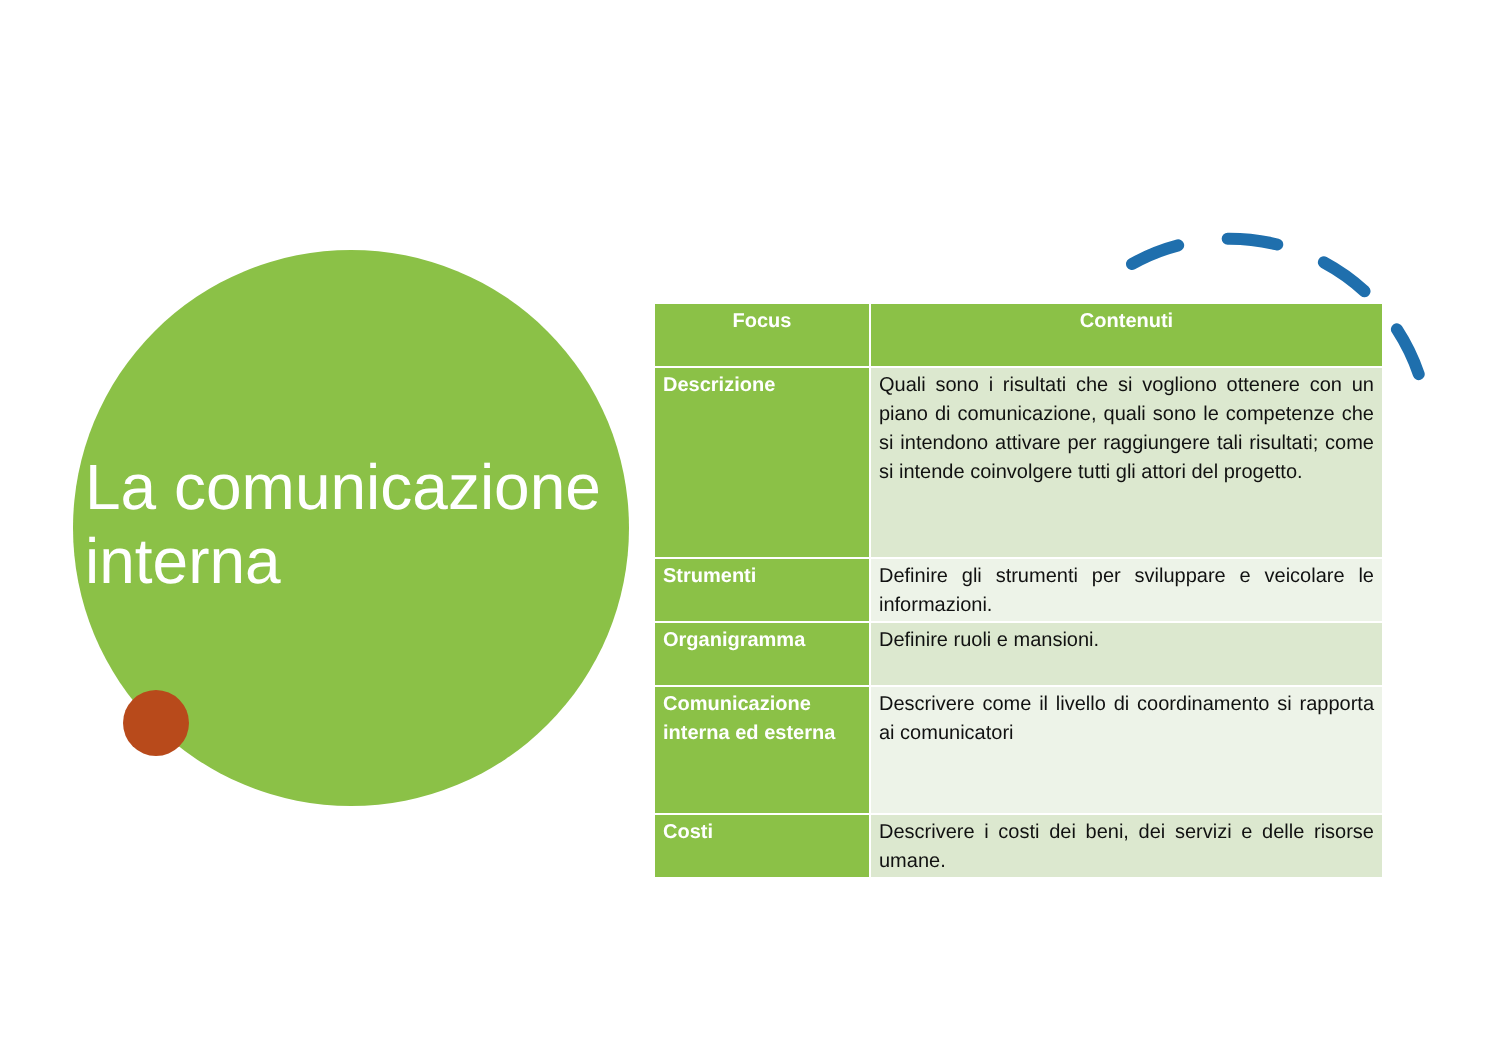La comunicazione
interna
| Focus | Contenuti |
| --- | --- |
| Descrizione | Quali sono i risultati che si vogliono ottenere con un piano di comunicazione, quali sono le competenze che si intendono attivare per raggiungere tali risultati; come si intende coinvolgere tutti gli attori del progetto. |
| Strumenti | Definire gli strumenti per sviluppare e veicolare le informazioni. |
| Organigramma | Definire ruoli e mansioni. |
| Comunicazione interna ed esterna | Descrivere come il livello di coordinamento si rapporta ai comunicatori |
| Costi | Descrivere i costi dei beni, dei servizi e delle risorse umane. |